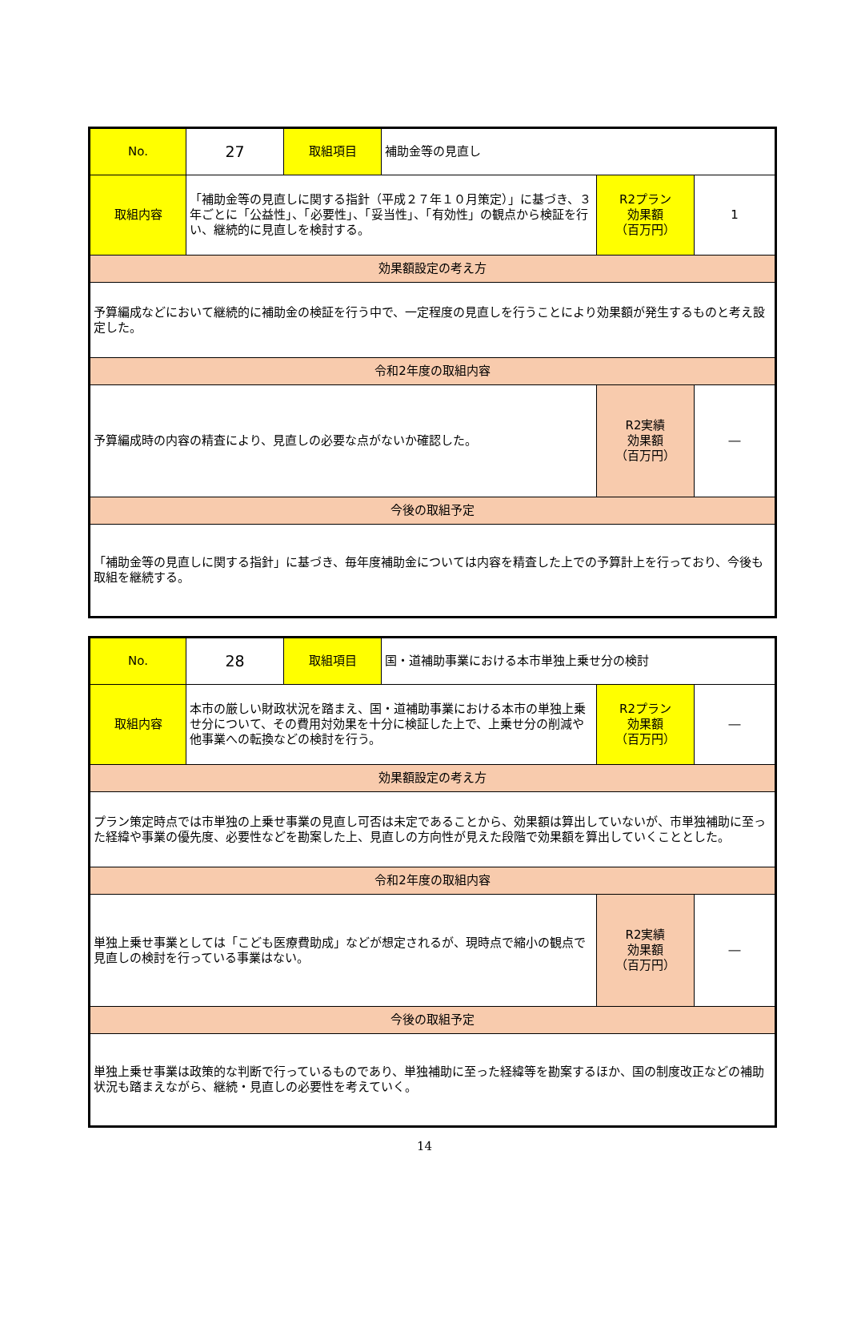| No. | 27 | 取組項目 | 補助金等の見直し | | |
| 取組内容 | 「補助金等の見直しに関する指針（平成２７年１０月策定）」に基づき、３年ごとに「公益性」、「必要性」、「妥当性」、「有効性」の観点から検証を行い、継続的に見直しを検討する。 | | | R2プラン 効果額 （百万円） | 1 |
| 効果額設定の考え方 | | | | | |
| 予算編成などにおいて継続的に補助金の検証を行う中で、一定程度の見直しを行うことにより効果額が発生するものと考え設定した。 | | | | | |
| 令和2年度の取組内容 | | | | | |
| 予算編成時の内容の精査により、見直しの必要な点がないか確認した。 | | | | R2実績 効果額 （百万円） | ― |
| 今後の取組予定 | | | | | |
| 「補助金等の見直しに関する指針」に基づき、毎年度補助金については内容を精査した上での予算計上を行っており、今後も取組を継続する。 | | | | | |
| No. | 28 | 取組項目 | 国・道補助事業における本市単独上乗せ分の検討 | | |
| 取組内容 | 本市の厳しい財政状況を踏まえ、国・道補助事業における本市の単独上乗せ分について、その費用対効果を十分に検証した上で、上乗せ分の削減や他事業への転換などの検討を行う。 | | | R2プラン 効果額 （百万円） | ― |
| 効果額設定の考え方 | | | | | |
| プラン策定時点では市単独の上乗せ事業の見直し可否は未定であることから、効果額は算出していないが、市単独補助に至った経緯や事業の優先度、必要性などを勘案した上、見直しの方向性が見えた段階で効果額を算出していくこととした。 | | | | | |
| 令和2年度の取組内容 | | | | | |
| 単独上乗せ事業としては「こども医療費助成」などが想定されるが、現時点で縮小の観点で見直しの検討を行っている事業はない。 | | | | R2実績 効果額 （百万円） | ― |
| 今後の取組予定 | | | | | |
| 単独上乗せ事業は政策的な判断で行っているものであり、単独補助に至った経緯等を勘案するほか、国の制度改正などの補助状況も踏まえながら、継続・見直しの必要性を考えていく。 | | | | | |
14